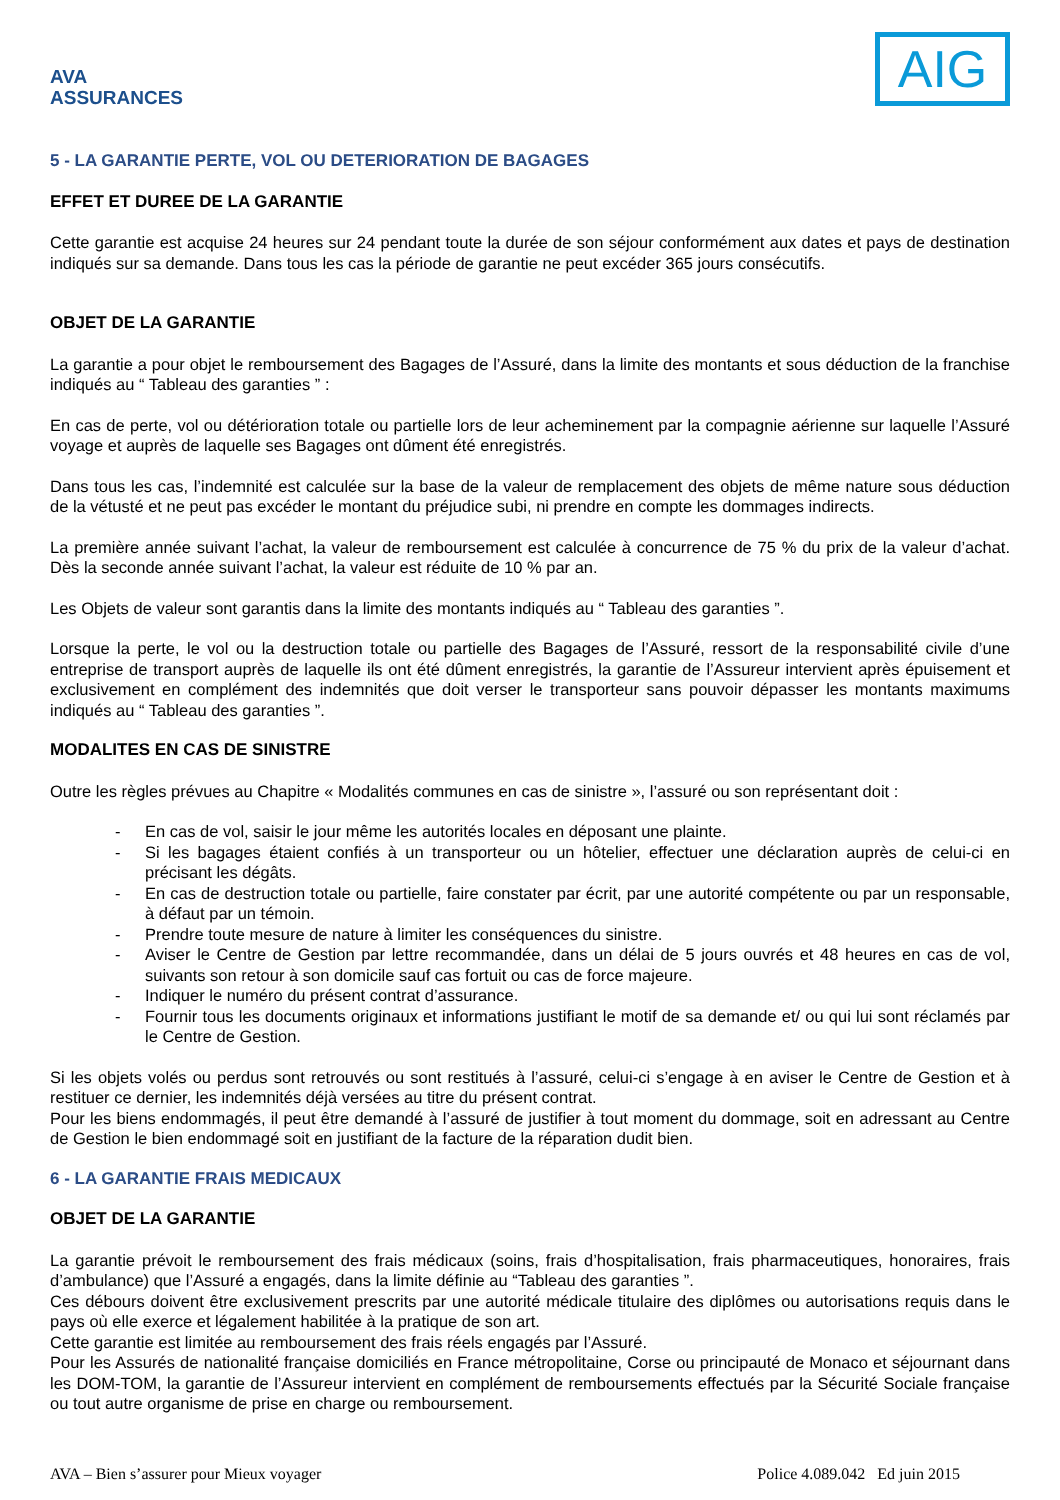AVA ASSURANCES
AIG
5 - LA GARANTIE PERTE, VOL OU DETERIORATION DE BAGAGES
EFFET ET DUREE DE LA GARANTIE
Cette garantie est acquise 24 heures sur 24 pendant toute la durée de son séjour conformément aux dates et pays de destination indiqués sur sa demande. Dans tous les cas la période de garantie ne peut excéder 365 jours consécutifs.
OBJET DE LA GARANTIE
La garantie a pour objet le remboursement des Bagages de l’Assuré, dans la limite des montants et sous déduction de la franchise indiqués au “ Tableau des garanties ” :
En cas de perte, vol ou détérioration totale ou partielle lors de leur acheminement par la compagnie aérienne sur laquelle l’Assuré voyage et auprès de laquelle ses Bagages ont dûment été enregistrés.
Dans tous les cas, l’indemnité est calculée sur la base de la valeur de remplacement des objets de même nature sous déduction de la vétusté et ne peut pas excéder le montant du préjudice subi, ni prendre en compte les dommages indirects.
La première année suivant l’achat, la valeur de remboursement est calculée à concurrence de 75 % du prix de la valeur d’achat. Dès la seconde année suivant l’achat, la valeur est réduite de 10 % par an.
Les Objets de valeur sont garantis dans la limite des montants indiqués au “ Tableau des garanties ”.
Lorsque la perte, le vol ou la destruction totale ou partielle des Bagages de l’Assuré, ressort de la responsabilité civile d’une entreprise de transport auprès de laquelle ils ont été dûment enregistrés, la garantie de l’Assureur intervient après épuisement et exclusivement en complément des indemnités que doit verser le transporteur sans pouvoir dépasser les montants maximums indiqués au “ Tableau des garanties ”.
MODALITES EN CAS DE SINISTRE
Outre les règles prévues au Chapitre « Modalités communes en cas de sinistre », l’assuré ou son représentant doit :
- En cas de vol, saisir le jour même les autorités locales en déposant une plainte.
- Si les bagages étaient confiés à un transporteur ou un hôtelier, effectuer une déclaration auprès de celui-ci en précisant les dégâts.
- En cas de destruction totale ou partielle, faire constater par écrit, par une autorité compétente ou par un responsable, à défaut par un témoin.
- Prendre toute mesure de nature à limiter les conséquences du sinistre.
- Aviser le Centre de Gestion par lettre recommandée, dans un délai de 5 jours ouvrés et 48 heures en cas de vol, suivants son retour à son domicile sauf cas fortuit ou cas de force majeure.
- Indiquer le numéro du présent contrat d’assurance.
- Fournir tous les documents originaux et informations justifiant le motif de sa demande et/ ou qui lui sont réclamés par le Centre de Gestion.
Si les objets volés ou perdus sont retrouvés ou sont restitués à l’assuré, celui-ci s’engage à en aviser le Centre de Gestion et à restituer ce dernier, les indemnités déjà versées au titre du présent contrat.
Pour les biens endommagés, il peut être demandé à l’assuré de justifier à tout moment du dommage, soit en adressant au Centre de Gestion le bien endommagé soit en justifiant de la facture de la réparation dudit bien.
6 - LA GARANTIE FRAIS MEDICAUX
OBJET DE LA GARANTIE
La garantie prévoit le remboursement des frais médicaux (soins, frais d’hospitalisation, frais pharmaceutiques, honoraires, frais d’ambulance) que l’Assuré a engagés, dans la limite définie au “Tableau des garanties ”.
Ces débours doivent être exclusivement prescrits par une autorité médicale titulaire des diplômes ou autorisations requis dans le pays où elle exerce et légalement habilitée à la pratique de son art.
Cette garantie est limitée au remboursement des frais réels engagés par l’Assuré.
Pour les Assurés de nationalité française domiciliés en France métropolitaine, Corse ou principauté de Monaco et séjournant dans les DOM-TOM, la garantie de l’Assureur intervient en complément de remboursements effectués par la Sécurité Sociale française ou tout autre organisme de prise en charge ou remboursement.
AVA – Bien s’assurer pour Mieux voyager Police 4.089.042 Ed juin 2015